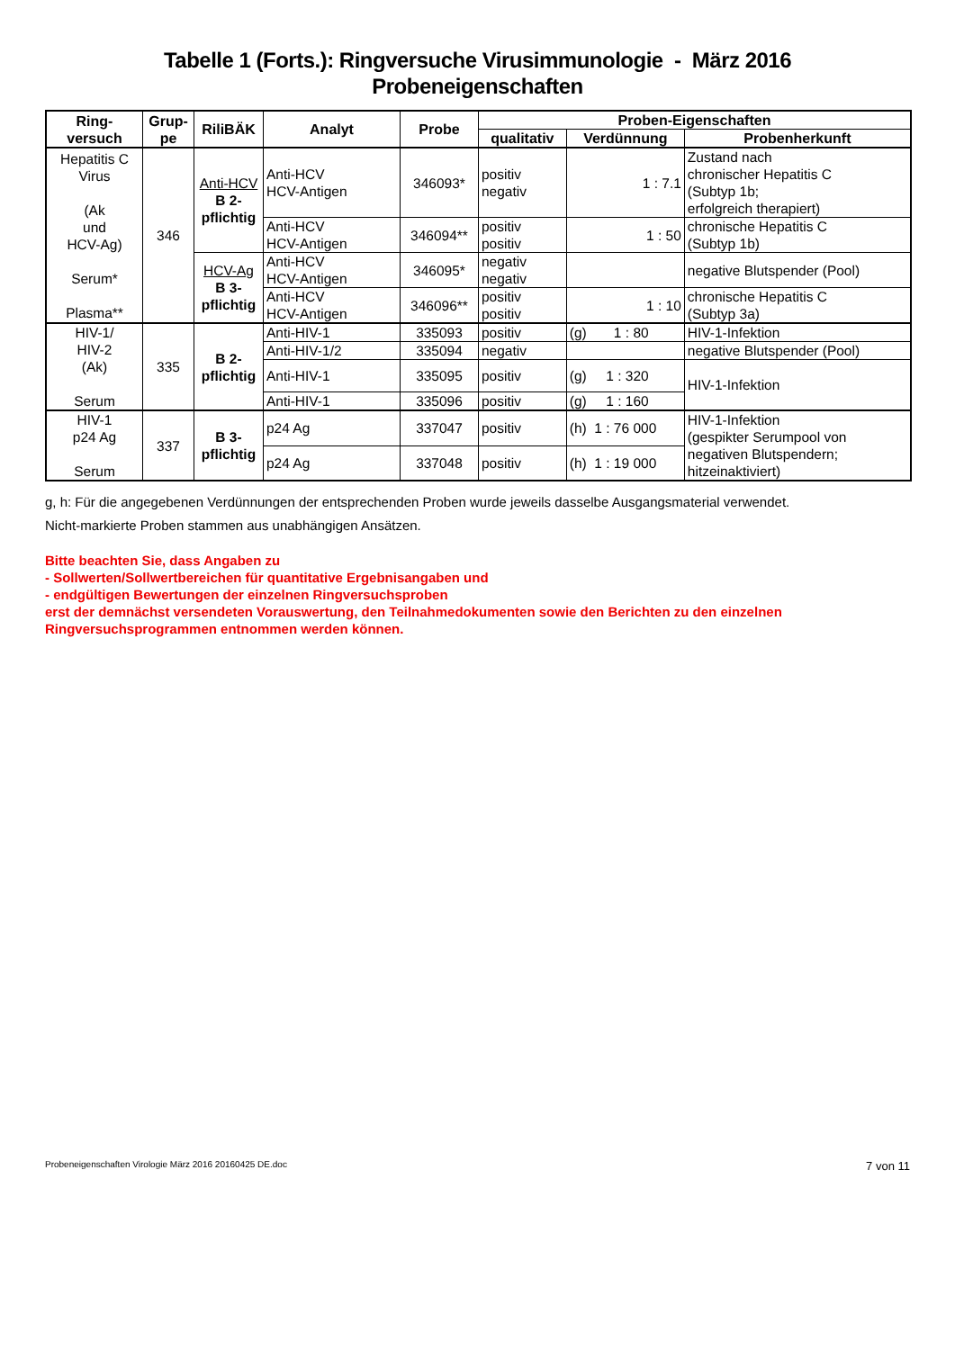Tabelle 1 (Forts.): Ringversuche Virusimmunologie - März 2016
Probeneigenschaften
| Ring- versuch | Grup- pe | RiliBÄK | Analyt | Probe | Proben-Eigenschaften | | |
| --- | --- | --- | --- | --- | --- | --- | --- |
| | | | | | qualitativ | Verdünnung | Probenherkunft |
| Hepatitis C Virus (Ak und HCV-Ag) Serum* Plasma** | 346 | Anti-HCV B 2- pflichtig | Anti-HCV HCV-Antigen | 346093* | positiv negativ | 1 : 7.1 | Zustand nach chronischer Hepatitis C (Subtyp 1b; erfolgreich therapiert) |
| | | | Anti-HCV HCV-Antigen | 346094** | positiv positiv | 1 : 50 | chronische Hepatitis C (Subtyp 1b) |
| | | HCV-Ag B 3- pflichtig | Anti-HCV HCV-Antigen | 346095* | negativ negativ | | negative Blutspender (Pool) |
| | | | Anti-HCV HCV-Antigen | 346096** | positiv positiv | 1 : 10 | chronische Hepatitis C (Subtyp 3a) |
| HIV-1/ HIV-2 (Ak) Serum | 335 | B 2- pflichtig | Anti-HIV-1 | 335093 | positiv | (g) 1 : 80 | HIV-1-Infektion |
| | | | Anti-HIV-1/2 | 335094 | negativ | | negative Blutspender (Pool) |
| | | | Anti-HIV-1 | 335095 | positiv | (g) 1 : 320 | HIV-1-Infektion |
| | | | Anti-HIV-1 | 335096 | positiv | (g) 1 : 160 | |
| HIV-1 p24 Ag Serum | 337 | B 3- pflichtig | p24 Ag | 337047 | positiv | (h) 1 : 76 000 | HIV-1-Infektion (gespikter Serumpool von negativen Blutspendern; hitzeinaktiviert) |
| | | | p24 Ag | 337048 | positiv | (h) 1 : 19 000 | |
g, h: Für die angegebenen Verdünnungen der entsprechenden Proben wurde jeweils dasselbe Ausgangsmaterial verwendet.
Nicht-markierte Proben stammen aus unabhängigen Ansätzen.
Bitte beachten Sie, dass Angaben zu
- Sollwerten/Sollwertbereichen für quantitative Ergebnisangaben und
- endgültigen Bewertungen der einzelnen Ringversuchsproben
erst der demnächst versendeten Vorauswertung, den Teilnahmedokumenten sowie den Berichten zu den einzelnen Ringversuchsprogrammen entnommen werden können.
Probeneigenschaften Virologie März 2016 20160425 DE.doc 7 von 11